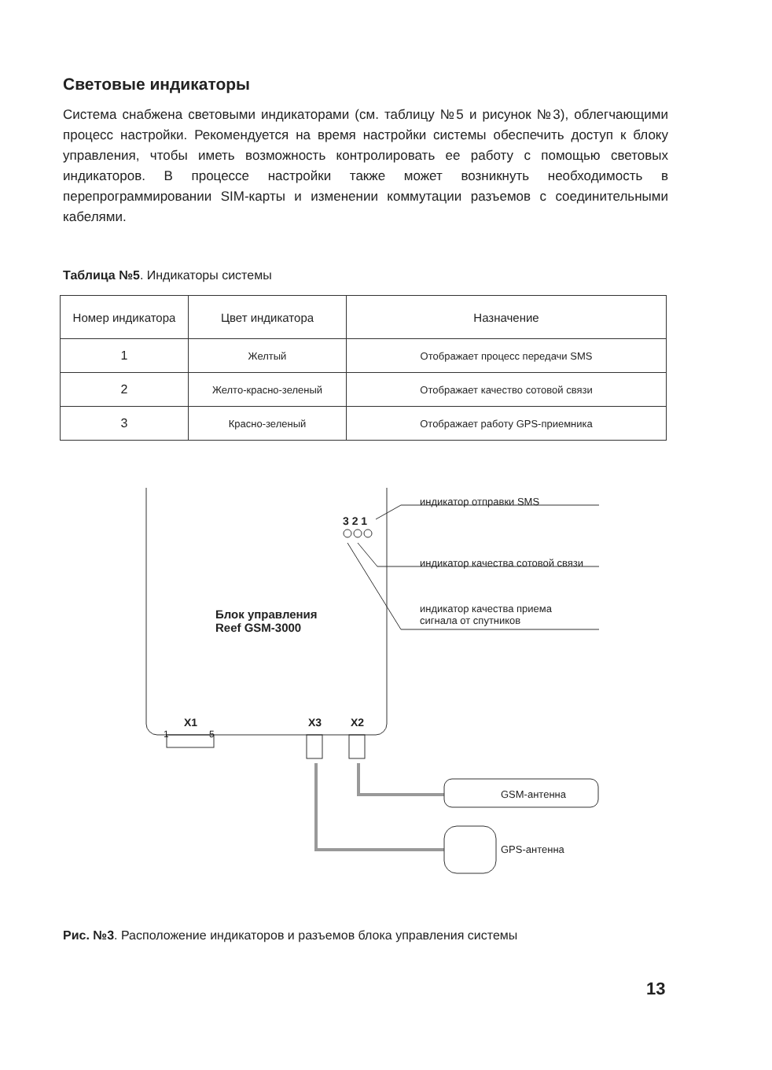Световые индикаторы
Система снабжена световыми индикаторами (см. таблицу №5 и рисунок №3), облегчающими процесс настройки. Рекомендуется на время настройки системы обеспечить доступ к блоку управления, чтобы иметь возможность контролировать ее работу с помощью световых индикаторов. В процессе настройки также может возникнуть необходимость в перепрограммировании SIM-карты и изменении коммутации разъемов с соединительными кабелями.
Таблица №5. Индикаторы системы
| Номер индикатора | Цвет индикатора | Назначение |
| --- | --- | --- |
| 1 | Желтый | Отображает процесс передачи SMS |
| 2 | Желто-красно-зеленый | Отображает качество сотовой связи |
| 3 | Красно-зеленый | Отображает работу GPS-приемника |
индикатор отправки SMS
3 2 1
индикатор качества сотовой связи
индикатор качества приема
сигнала от спутников
Блок управления
Reef GSM-3000
X1
1 5
X3 X2
GSM-антенна
GPS-антенна
Рис. №3. Расположение индикаторов и разъемов блока управления системы
13